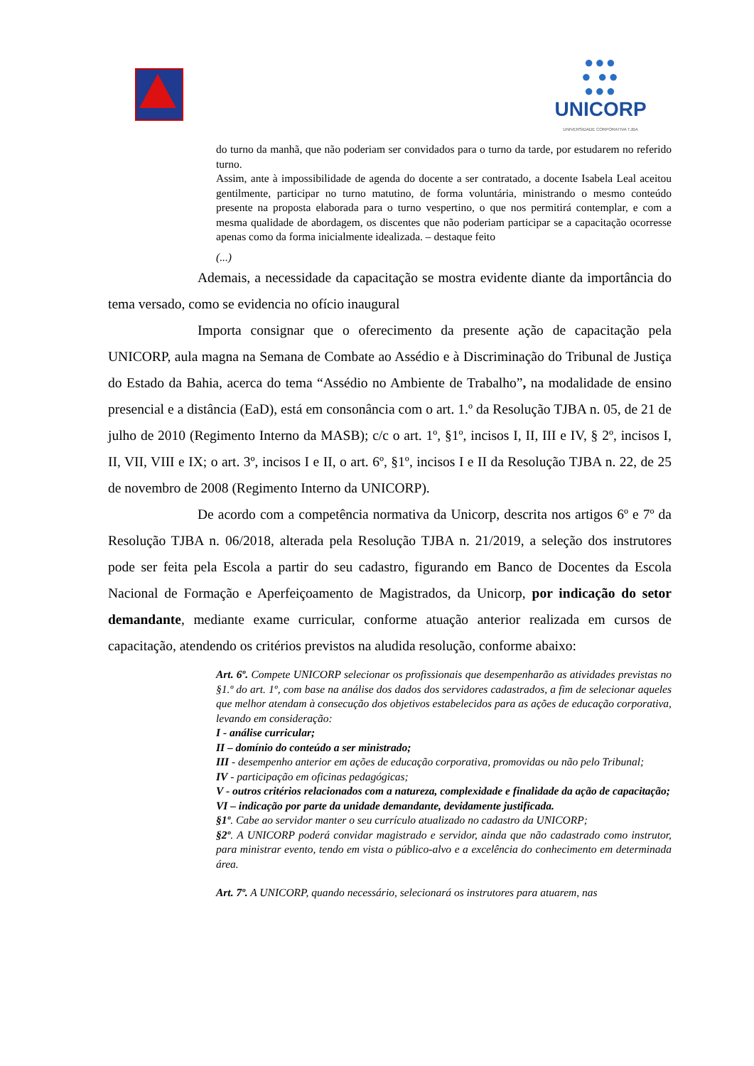●●●
● ●●
●●●
UNICORP
UNIVERSIDADE CORPORATIVA TJBA
do turno da manhã, que não poderiam ser convidados para o turno da tarde, por estudarem no referido turno.
Assim, ante à impossibilidade de agenda do docente a ser contratado, a docente Isabela Leal aceitou gentilmente, participar no turno matutino, de forma voluntária, ministrando o mesmo conteúdo presente na proposta elaborada para o turno vespertino, o que nos permitirá contemplar, e com a mesma qualidade de abordagem, os discentes que não poderiam participar se a capacitação ocorresse apenas como da forma inicialmente idealizada. – destaque feito
(...)
Ademais, a necessidade da capacitação se mostra evidente diante da importância do tema versado, como se evidencia no ofício inaugural
Importa consignar que o oferecimento da presente ação de capacitação pela UNICORP, aula magna na Semana de Combate ao Assédio e à Discriminação do Tribunal de Justiça do Estado da Bahia, acerca do tema “Assédio no Ambiente de Trabalho”, na modalidade de ensino presencial e a distância (EaD), está em consonância com o art. 1.º da Resolução TJBA n. 05, de 21 de julho de 2010 (Regimento Interno da MASB); c/c o art. 1º, §1º, incisos I, II, III e IV, § 2º, incisos I, II, VII, VIII e IX; o art. 3º, incisos I e II, o art. 6º, §1º, incisos I e II da Resolução TJBA n. 22, de 25 de novembro de 2008 (Regimento Interno da UNICORP).
De acordo com a competência normativa da Unicorp, descrita nos artigos 6º e 7º da Resolução TJBA n. 06/2018, alterada pela Resolução TJBA n. 21/2019, a seleção dos instrutores pode ser feita pela Escola a partir do seu cadastro, figurando em Banco de Docentes da Escola Nacional de Formação e Aperfeiçoamento de Magistrados, da Unicorp, por indicação do setor demandante, mediante exame curricular, conforme atuação anterior realizada em cursos de capacitação, atendendo os critérios previstos na aludida resolução, conforme abaixo:
Art. 6º. Compete UNICORP selecionar os profissionais que desempenharão as atividades previstas no §1.º do art. 1º, com base na análise dos dados dos servidores cadastrados, a fim de selecionar aqueles que melhor atendam à consecução dos objetivos estabelecidos para as ações de educação corporativa, levando em consideração:
I - análise curricular;
II – domínio do conteúdo a ser ministrado;
III - desempenho anterior em ações de educação corporativa, promovidas ou não pelo Tribunal;
IV - participação em oficinas pedagógicas;
V - outros critérios relacionados com a natureza, complexidade e finalidade da ação de capacitação;
VI – indicação por parte da unidade demandante, devidamente justificada.
§1º. Cabe ao servidor manter o seu currículo atualizado no cadastro da UNICORP;
§2º. A UNICORP poderá convidar magistrado e servidor, ainda que não cadastrado como instrutor, para ministrar evento, tendo em vista o público-alvo e a excelência do conhecimento em determinada área.
Art. 7º. A UNICORP, quando necessário, selecionará os instrutores para atuarem, nas